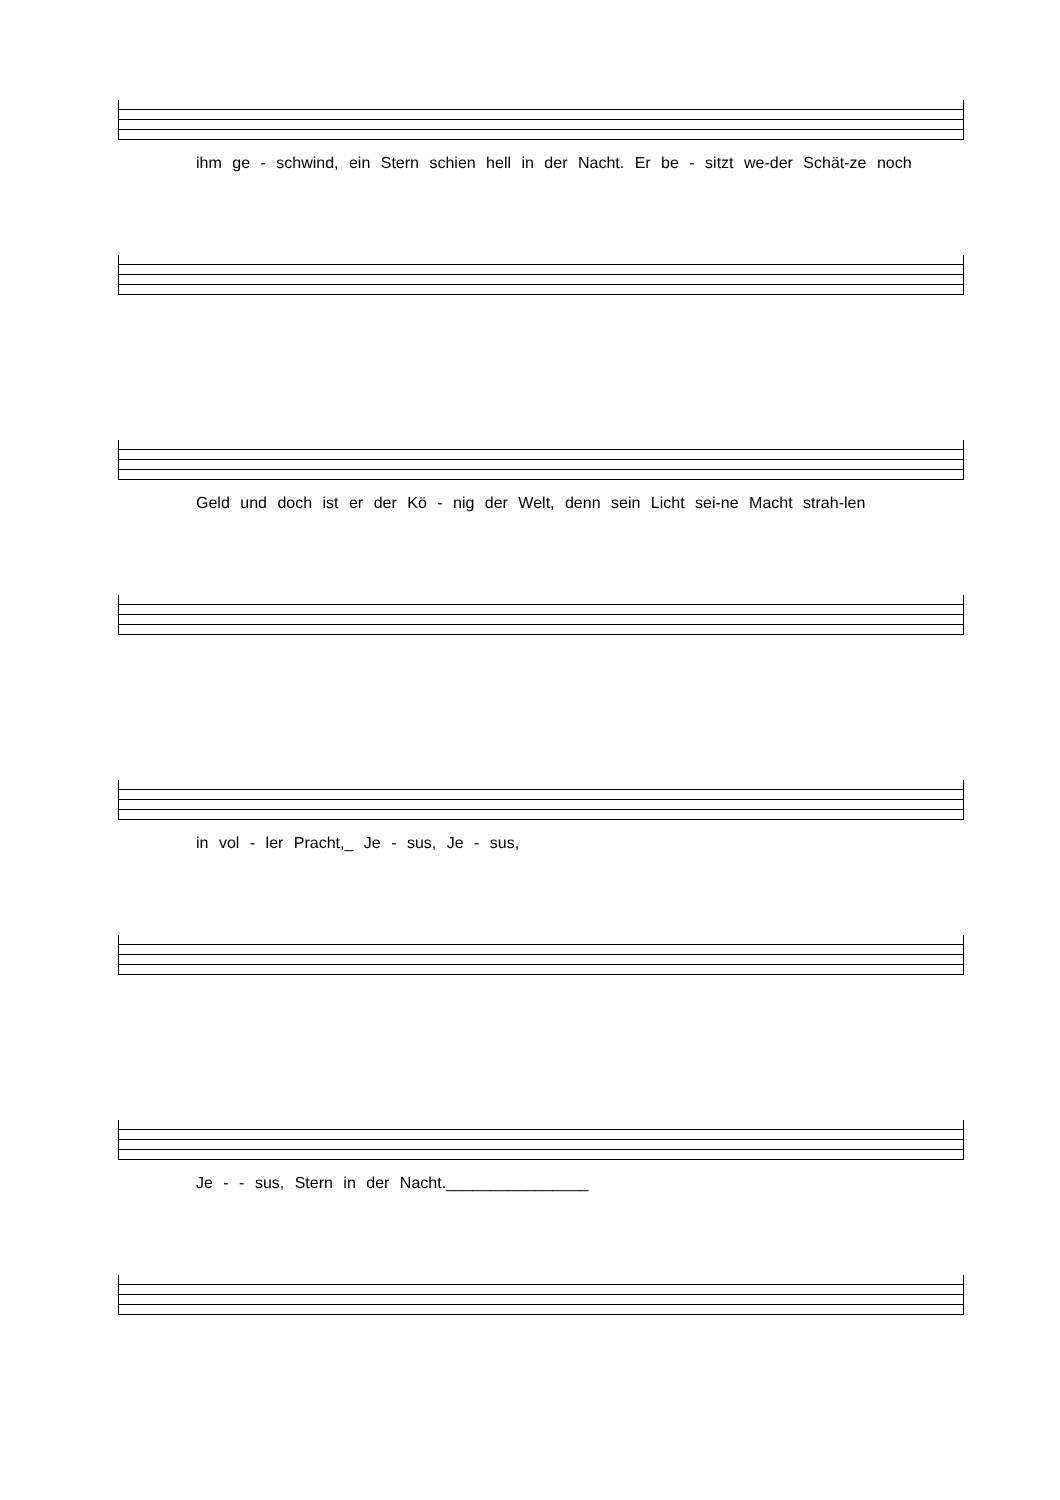ihm ge - schwind, ein Stern schien hell in der Nacht. Er be - sitzt we-der Schät-ze noch
Geld und doch ist er der Kö - nig der Welt, denn sein Licht sei-ne Macht strah-len
in vol - ler Pracht,_ Je - sus, Je - sus,
Je - - sus, Stern in der Nacht.________________